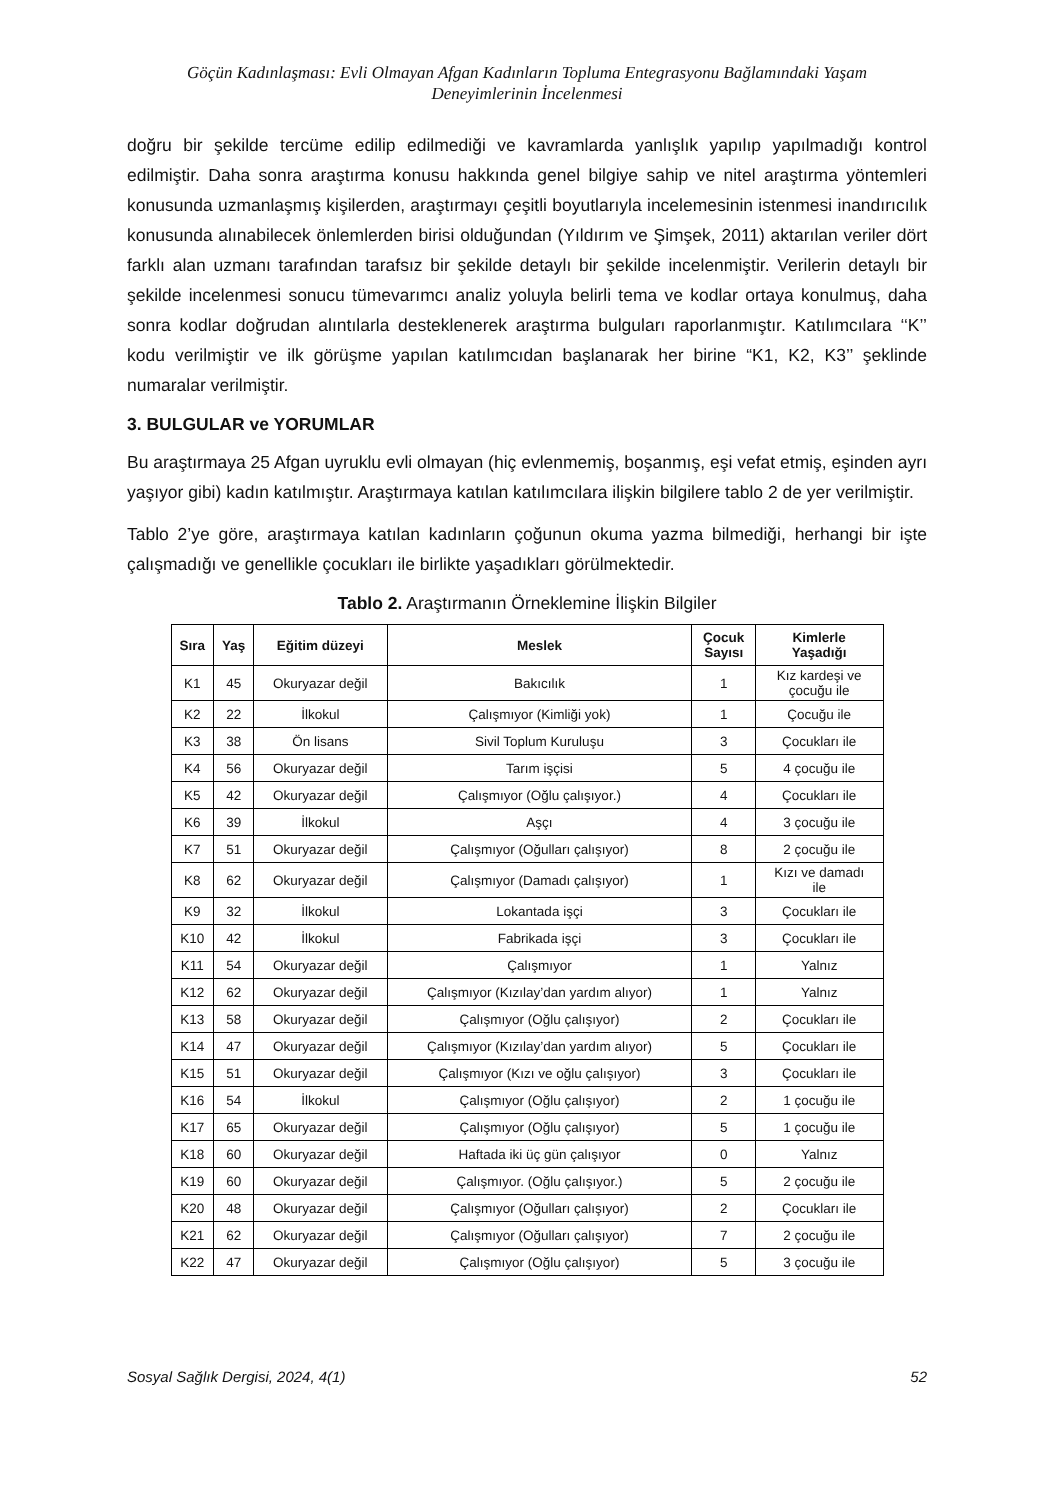Göçün Kadınlaşması: Evli Olmayan Afgan Kadınların Topluma Entegrasyonu Bağlamındaki Yaşam
Deneyimlerinin İncelenmesi
doğru bir şekilde tercüme edilip edilmediği ve kavramlarda yanlışlık yapılıp yapılmadığı kontrol edilmiştir. Daha sonra araştırma konusu hakkında genel bilgiye sahip ve nitel araştırma yöntemleri konusunda uzmanlaşmış kişilerden, araştırmayı çeşitli boyutlarıyla incelemesinin istenmesi inandırıcılık konusunda alınabilecek önlemlerden birisi olduğundan (Yıldırım ve Şimşek, 2011) aktarılan veriler dört farklı alan uzmanı tarafından tarafsız bir şekilde detaylı bir şekilde incelenmiştir. Verilerin detaylı bir şekilde incelenmesi sonucu tümevarımcı analiz yoluyla belirli tema ve kodlar ortaya konulmuş, daha sonra kodlar doğrudan alıntılarla desteklenerek araştırma bulguları raporlanmıştır. Katılımcılara ‘‘K’’ kodu verilmiştir ve ilk görüşme yapılan katılımcıdan başlanarak her birine “K1, K2, K3’’ şeklinde numaralar verilmiştir.
3. BULGULAR ve YORUMLAR
Bu araştırmaya 25 Afgan uyruklu evli olmayan (hiç evlenmemiş, boşanmış, eşi vefat etmiş, eşinden ayrı yaşıyor gibi) kadın katılmıştır. Araştırmaya katılan katılımcılara ilişkin bilgilere tablo 2 de yer verilmiştir.
Tablo 2’ye göre, araştırmaya katılan kadınların çoğunun okuma yazma bilmediği, herhangi bir işte çalışmadığı ve genellikle çocukları ile birlikte yaşadıkları görülmektedir.
Tablo 2. Araştırmanın Örneklemine İlişkin Bilgiler
| Sıra | Yaş | Eğitim düzeyi | Meslek | Çocuk Sayısı | Kimlerle Yaşadığı |
| --- | --- | --- | --- | --- | --- |
| K1 | 45 | Okuryazar değil | Bakıcılık | 1 | Kız kardeşi ve çocuğu ile |
| K2 | 22 | İlkokul | Çalışmıyor (Kimliği yok) | 1 | Çocuğu ile |
| K3 | 38 | Ön lisans | Sivil Toplum Kuruluşu | 3 | Çocukları ile |
| K4 | 56 | Okuryazar değil | Tarım işçisi | 5 | 4 çocuğu ile |
| K5 | 42 | Okuryazar değil | Çalışmıyor (Oğlu çalışıyor.) | 4 | Çocukları ile |
| K6 | 39 | İlkokul | Aşçı | 4 | 3 çocuğu ile |
| K7 | 51 | Okuryazar değil | Çalışmıyor (Oğulları çalışıyor) | 8 | 2 çocuğu ile |
| K8 | 62 | Okuryazar değil | Çalışmıyor (Damadı çalışıyor) | 1 | Kızı ve damadı ile |
| K9 | 32 | İlkokul | Lokantada işçi | 3 | Çocukları ile |
| K10 | 42 | İlkokul | Fabrikada işçi | 3 | Çocukları ile |
| K11 | 54 | Okuryazar değil | Çalışmıyor | 1 | Yalnız |
| K12 | 62 | Okuryazar değil | Çalışmıyor (Kızılay’dan yardım alıyor) | 1 | Yalnız |
| K13 | 58 | Okuryazar değil | Çalışmıyor (Oğlu çalışıyor) | 2 | Çocukları ile |
| K14 | 47 | Okuryazar değil | Çalışmıyor (Kızılay’dan yardım alıyor) | 5 | Çocukları ile |
| K15 | 51 | Okuryazar değil | Çalışmıyor (Kızı ve oğlu çalışıyor) | 3 | Çocukları ile |
| K16 | 54 | İlkokul | Çalışmıyor (Oğlu çalışıyor) | 2 | 1 çocuğu ile |
| K17 | 65 | Okuryazar değil | Çalışmıyor (Oğlu çalışıyor) | 5 | 1 çocuğu ile |
| K18 | 60 | Okuryazar değil | Haftada iki üç gün çalışıyor | 0 | Yalnız |
| K19 | 60 | Okuryazar değil | Çalışmıyor. (Oğlu çalışıyor.) | 5 | 2 çocuğu ile |
| K20 | 48 | Okuryazar değil | Çalışmıyor (Oğulları çalışıyor) | 2 | Çocukları ile |
| K21 | 62 | Okuryazar değil | Çalışmıyor (Oğulları çalışıyor) | 7 | 2 çocuğu ile |
| K22 | 47 | Okuryazar değil | Çalışmıyor (Oğlu çalışıyor) | 5 | 3 çocuğu ile |
Sosyal Sağlık Dergisi, 2024, 4(1) 52